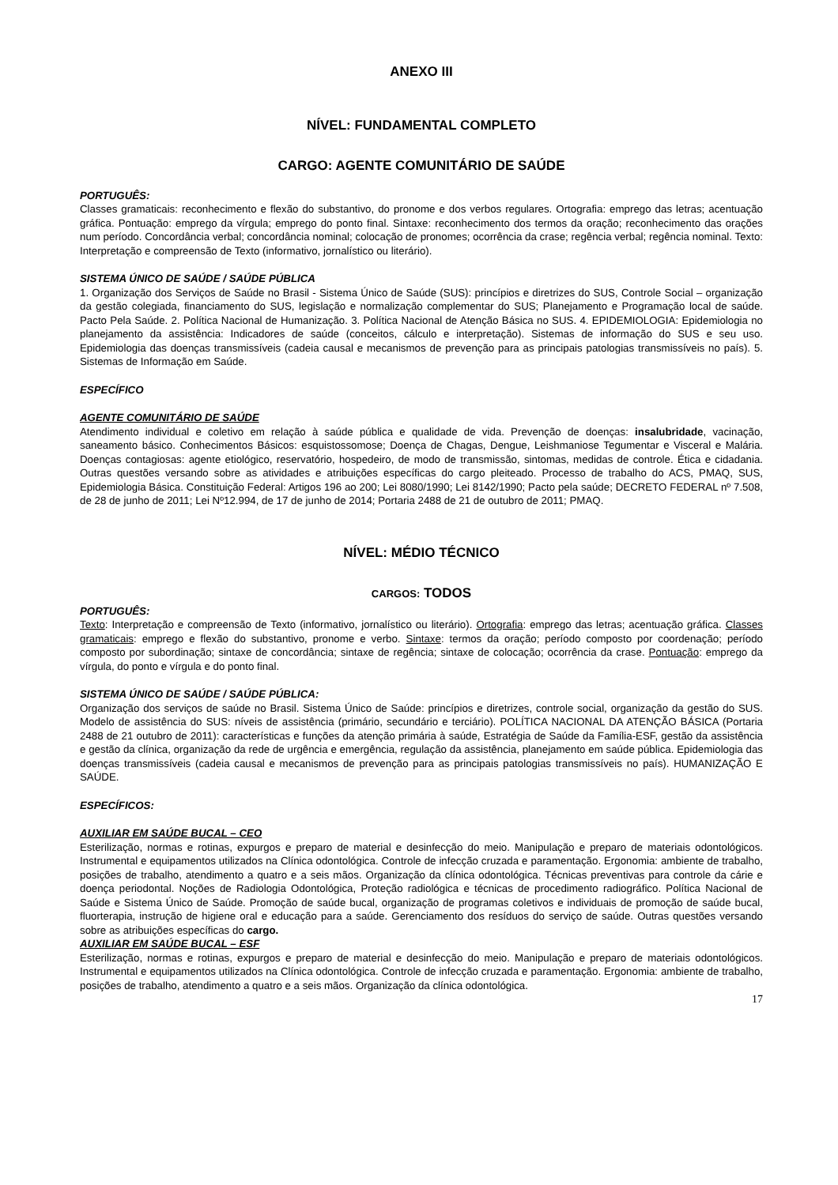ANEXO III
NÍVEL: FUNDAMENTAL COMPLETO
CARGO: AGENTE COMUNITÁRIO DE SAÚDE
PORTUGUÊS:
Classes gramaticais: reconhecimento e flexão do substantivo, do pronome e dos verbos regulares. Ortografia: emprego das letras; acentuação gráfica. Pontuação: emprego da vírgula; emprego do ponto final. Sintaxe: reconhecimento dos termos da oração; reconhecimento das orações num período. Concordância verbal; concordância nominal; colocação de pronomes; ocorrência da crase; regência verbal; regência nominal. Texto: Interpretação e compreensão de Texto (informativo, jornalístico ou literário).
SISTEMA ÚNICO DE SAÚDE / SAÚDE PÚBLICA
1. Organização dos Serviços de Saúde no Brasil - Sistema Único de Saúde (SUS): princípios e diretrizes do SUS, Controle Social – organização da gestão colegiada, financiamento do SUS, legislação e normalização complementar do SUS; Planejamento e Programação local de saúde. Pacto Pela Saúde. 2. Política Nacional de Humanização. 3. Política Nacional de Atenção Básica no SUS. 4. EPIDEMIOLOGIA: Epidemiologia no planejamento da assistência: Indicadores de saúde (conceitos, cálculo e interpretação). Sistemas de informação do SUS e seu uso. Epidemiologia das doenças transmissíveis (cadeia causal e mecanismos de prevenção para as principais patologias transmissíveis no país). 5. Sistemas de Informação em Saúde.
ESPECÍFICO
AGENTE COMUNITÁRIO DE SAÚDE
Atendimento individual e coletivo em relação à saúde pública e qualidade de vida. Prevenção de doenças: insalubridade, vacinação, saneamento básico. Conhecimentos Básicos: esquistossomose; Doença de Chagas, Dengue, Leishmaniose Tegumentar e Visceral e Malária. Doenças contagiosas: agente etiológico, reservatório, hospedeiro, de modo de transmissão, sintomas, medidas de controle. Ética e cidadania. Outras questões versando sobre as atividades e atribuições específicas do cargo pleiteado. Processo de trabalho do ACS, PMAQ, SUS, Epidemiologia Básica. Constituição Federal: Artigos 196 ao 200; Lei 8080/1990; Lei 8142/1990; Pacto pela saúde; DECRETO FEDERAL nº 7.508, de 28 de junho de 2011; Lei Nº12.994, de 17 de junho de 2014; Portaria 2488 de 21 de outubro de 2011; PMAQ.
NÍVEL: MÉDIO TÉCNICO
CARGOS: TODOS
PORTUGUÊS:
Texto: Interpretação e compreensão de Texto (informativo, jornalístico ou literário). Ortografia: emprego das letras; acentuação gráfica. Classes gramaticais: emprego e flexão do substantivo, pronome e verbo. Sintaxe: termos da oração; período composto por coordenação; período composto por subordinação; sintaxe de concordância; sintaxe de regência; sintaxe de colocação; ocorrência da crase. Pontuação: emprego da vírgula, do ponto e vírgula e do ponto final.
SISTEMA ÚNICO DE SAÚDE / SAÚDE PÚBLICA:
Organização dos serviços de saúde no Brasil. Sistema Único de Saúde: princípios e diretrizes, controle social, organização da gestão do SUS. Modelo de assistência do SUS: níveis de assistência (primário, secundário e terciário). POLÍTICA NACIONAL DA ATENÇÃO BÁSICA (Portaria 2488 de 21 outubro de 2011): características e funções da atenção primária à saúde, Estratégia de Saúde da Família-ESF, gestão da assistência e gestão da clínica, organização da rede de urgência e emergência, regulação da assistência, planejamento em saúde pública. Epidemiologia das doenças transmissíveis (cadeia causal e mecanismos de prevenção para as principais patologias transmissíveis no país). HUMANIZAÇÃO E SAÚDE.
ESPECÍFICOS:
AUXILIAR EM SAÚDE BUCAL – CEO
Esterilização, normas e rotinas, expurgos e preparo de material e desinfecção do meio. Manipulação e preparo de materiais odontológicos. Instrumental e equipamentos utilizados na Clínica odontológica. Controle de infecção cruzada e paramentação. Ergonomia: ambiente de trabalho, posições de trabalho, atendimento a quatro e a seis mãos. Organização da clínica odontológica. Técnicas preventivas para controle da cárie e doença periodontal. Noções de Radiologia Odontológica, Proteção radiológica e técnicas de procedimento radiográfico. Política Nacional de Saúde e Sistema Único de Saúde. Promoção de saúde bucal, organização de programas coletivos e individuais de promoção de saúde bucal, fluorterapia, instrução de higiene oral e educação para a saúde. Gerenciamento dos resíduos do serviço de saúde. Outras questões versando sobre as atribuições específicas do cargo.
AUXILIAR EM SAÚDE BUCAL – ESF
Esterilização, normas e rotinas, expurgos e preparo de material e desinfecção do meio. Manipulação e preparo de materiais odontológicos. Instrumental e equipamentos utilizados na Clínica odontológica. Controle de infecção cruzada e paramentação. Ergonomia: ambiente de trabalho, posições de trabalho, atendimento a quatro e a seis mãos. Organização da clínica odontológica.
17